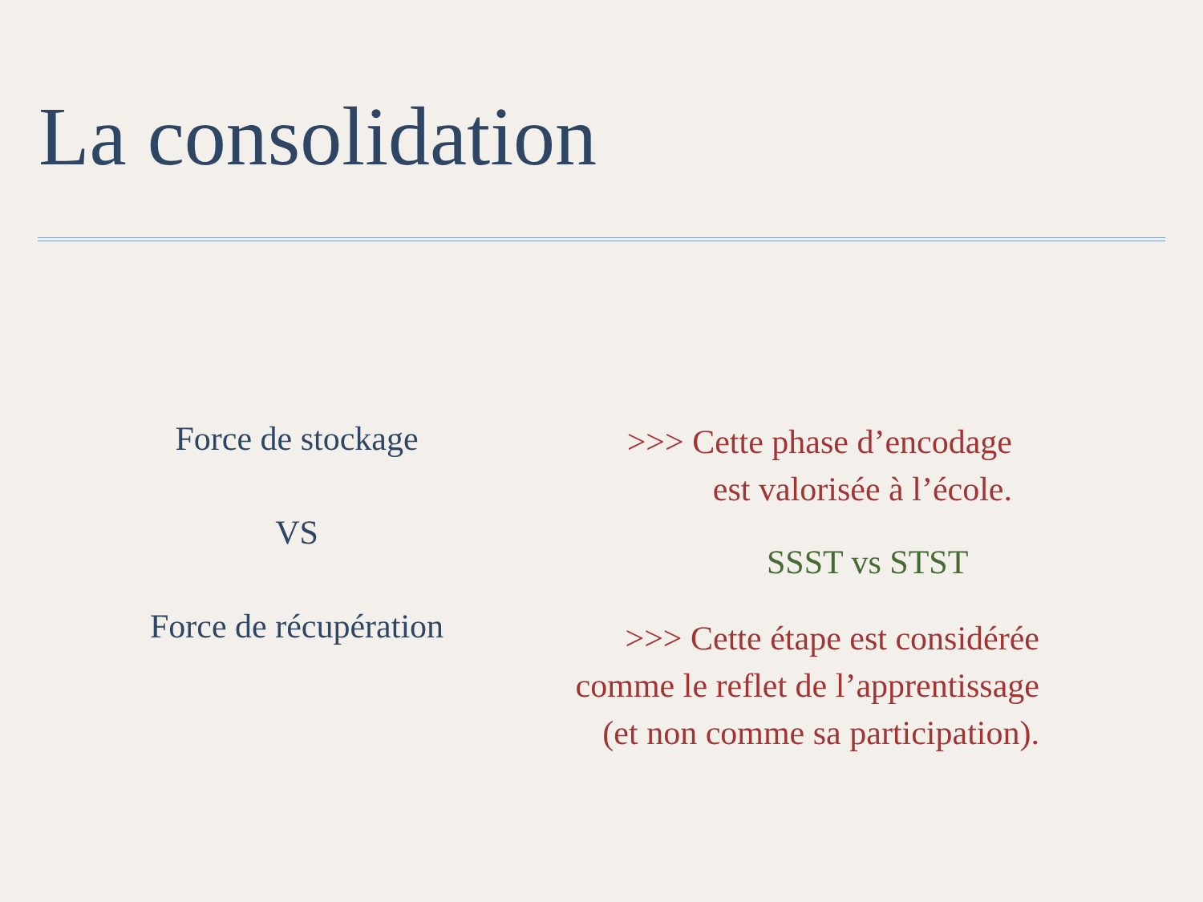La consolidation
Force de stockage
>>> Cette phase d’encodage
est valorisée à l’école.
VS
SSST vs STST
Force de récupération
>>> Cette étape est considérée
comme le reflet de l’apprentissage
(et non comme sa participation).